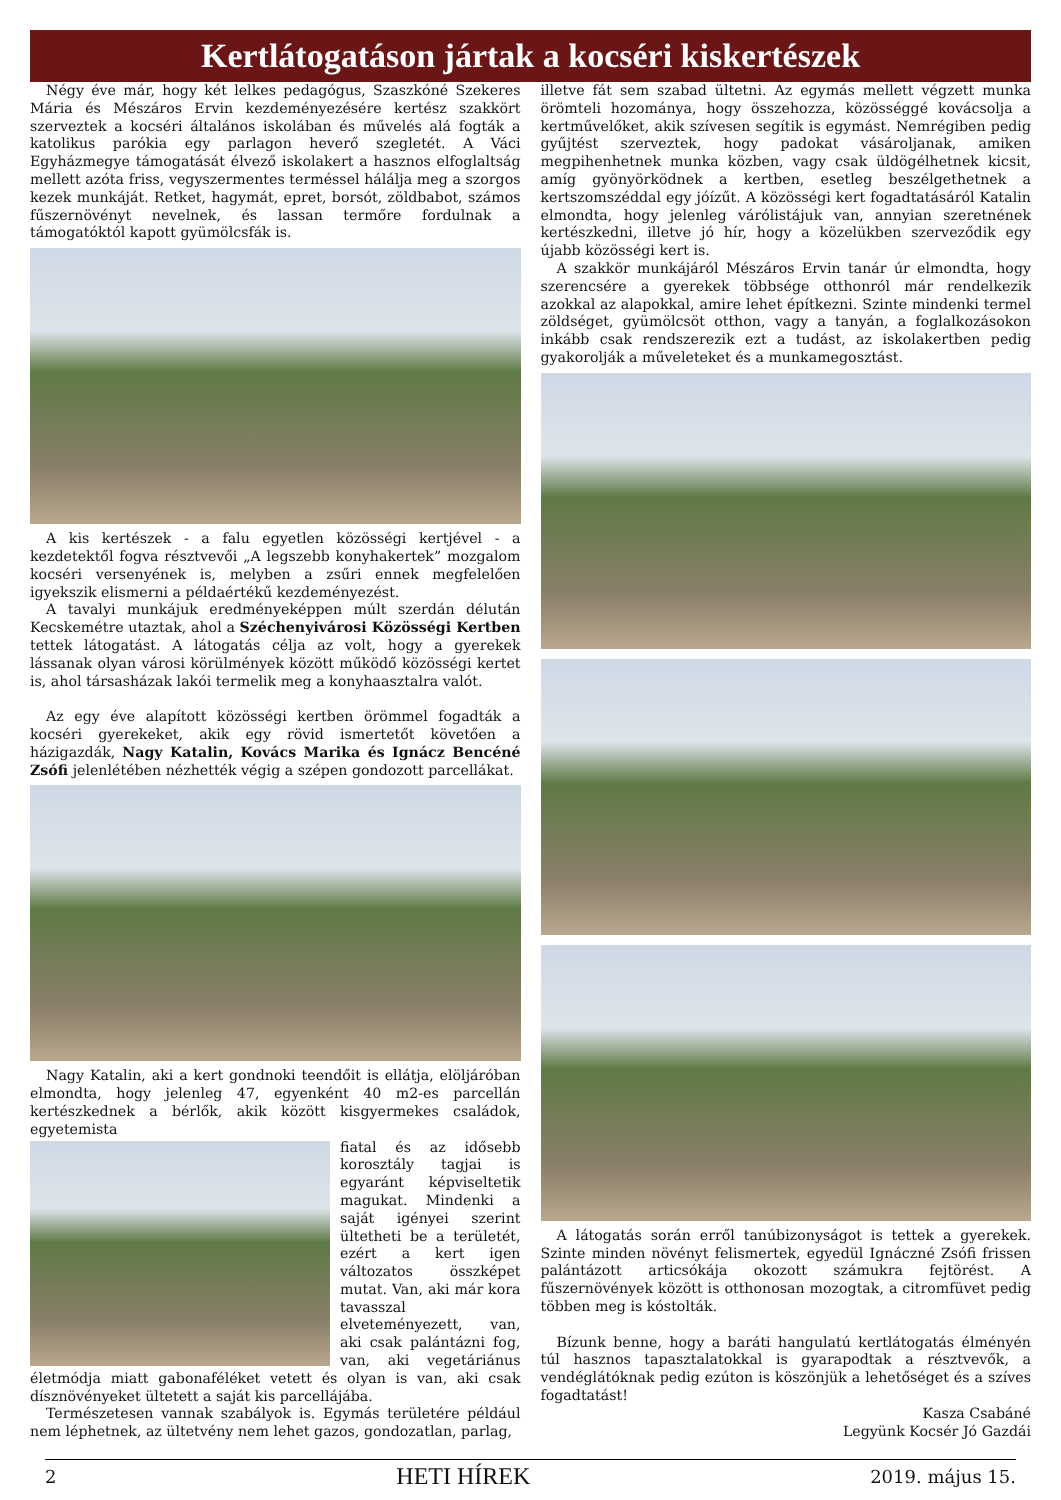Kertlátogatáson jártak a kocséri kiskertészek
Négy éve már, hogy két lelkes pedagógus, Szaszkóné Szekeres Mária és Mészáros Ervin kezdeményezésére kertész szakkört szerveztek a kocséri általános iskolában és művelés alá fogták a katolikus parókia egy parlagon heverő szegletét. A Váci Egyházmegye támogatását élvező iskolakert a hasznos elfoglaltság mellett azóta friss, vegyszermentes terméssel hálálja meg a szorgos kezek munkáját. Retket, hagymát, epret, borsót, zöldbabot, számos fűszernövényt nevelnek, és lassan termőre fordulnak a támogatóktól kapott gyümölcsfák is.
A kis kertészek - a falu egyetlen közösségi kertjével - a kezdetektől fogva résztvevői „A legszebb konyhakertek” mozgalom kocséri versenyének is, melyben a zsűri ennek megfelelően igyekszik elismerni a példaértékű kezdeményezést.
A tavalyi munkájuk eredményeképpen múlt szerdán délután Kecskemétre utaztak, ahol a Széchenyivárosi Közösségi Kertben tettek látogatást. A látogatás célja az volt, hogy a gyerekek lássanak olyan városi körülmények között működő közösségi kertet is, ahol társasházak lakói termelik meg a konyhaasztalra valót.
Az egy éve alapított közösségi kertben örömmel fogadták a kocséri gyerekeket, akik egy rövid ismertetőt követően a házigazdák, Nagy Katalin, Kovács Marika és Ignácz Bencéné Zsófi jelenlétében nézhették végig a szépen gondozott parcellákat.
Nagy Katalin, aki a kert gondnoki teendőit is ellátja, elöljáróban elmondta, hogy jelenleg 47, egyenként 40 m2-es parcellán kertészkednek a bérlők, akik között kisgyermekes családok, egyetemista
fiatal és az idősebb korosztály tagjai is egyaránt képviseltetik magukat. Mindenki a saját igényei szerint ültetheti be a területét, ezért a kert igen változatos összképet mutat. Van, aki már kora tavasszal elveteményezett, van, aki csak palántázni fog, van, aki vegetáriánus életmódja miatt gabonaféléket vetett és olyan is van, aki csak dísznövényeket ültetett a saját kis parcellájába.
Természetesen vannak szabályok is. Egymás területére például nem léphetnek, az ültetvény nem lehet gazos, gondozatlan, parlag,
illetve fát sem szabad ültetni. Az egymás mellett végzett munka örömteli hozománya, hogy összehozza, közösséggé kovácsolja a kertművelőket, akik szívesen segítik is egymást. Nemrégiben pedig gyűjtést szerveztek, hogy padokat vásároljanak, amiken megpihenhetnek munka közben, vagy csak üldögélhetnek kicsit, amíg gyönyörködnek a kertben, esetleg beszélgethetnek a kertszomszéddal egy jóízűt. A közösségi kert fogadtatásáról Katalin elmondta, hogy jelenleg várólistájuk van, annyian szeretnének kertészkedni, illetve jó hír, hogy a közelükben szerveződik egy újabb közösségi kert is.
A szakkör munkájáról Mészáros Ervin tanár úr elmondta, hogy szerencsére a gyerekek többsége otthonról már rendelkezik azokkal az alapokkal, amire lehet építkezni. Szinte mindenki termel zöldséget, gyümölcsöt otthon, vagy a tanyán, a foglalkozásokon inkább csak rendszerezik ezt a tudást, az iskolakertben pedig gyakorolják a műveleteket és a munkamegosztást.
A látogatás során erről tanúbizonyságot is tettek a gyerekek. Szinte minden növényt felismertek, egyedül Ignáczné Zsófi frissen palántázott articsókája okozott számukra fejtörést. A fűszernövények között is otthonosan mozogtak, a citromfüvet pedig többen meg is kóstolták.
Bízunk benne, hogy a baráti hangulatú kertlátogatás élményén túl hasznos tapasztalatokkal is gyarapodtak a résztvevők, a vendéglátóknak pedig ezúton is köszönjük a lehetőséget és a szíves fogadtatást!
Kasza Csabáné
Legyünk Kocsér Jó Gazdái
2 HETI HÍREK 2019. május 15.